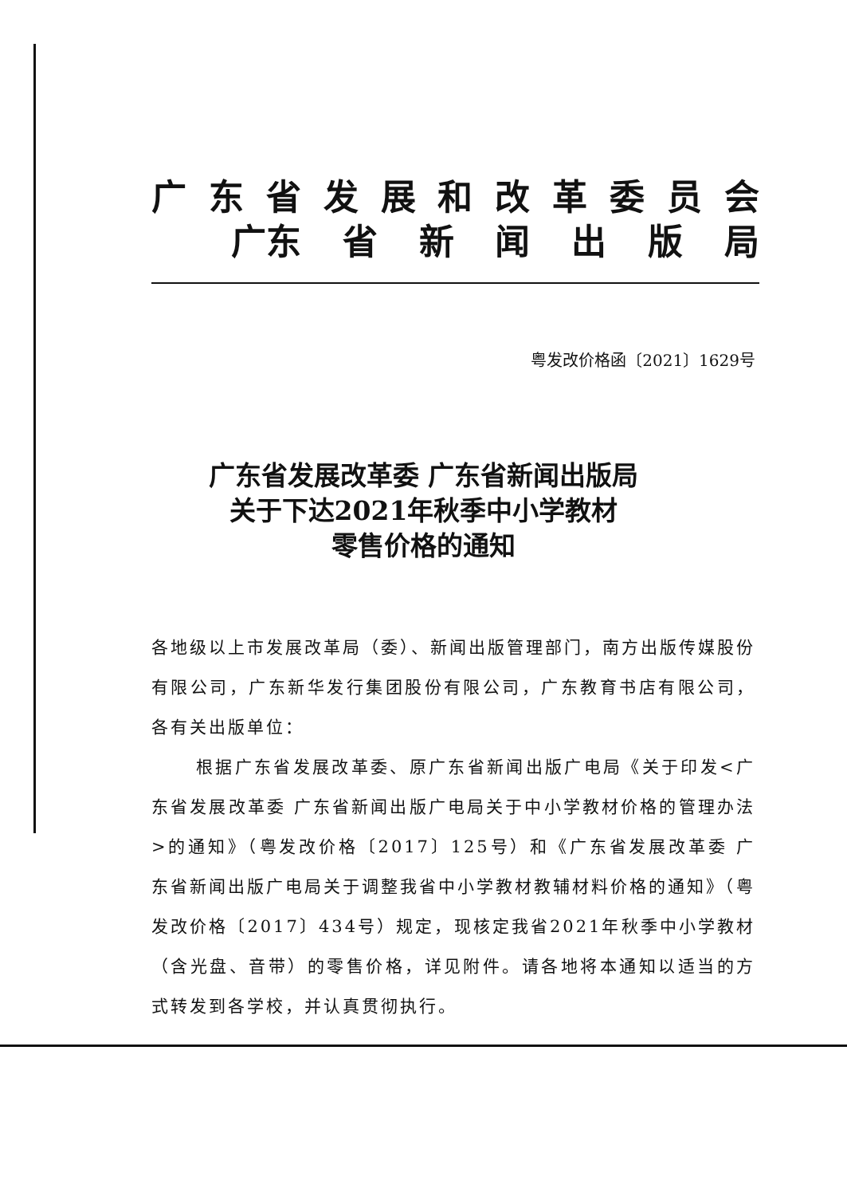广东省发展和改革委员会
广东 省新闻出版局
粤发改价格函〔2021〕1629号
广东省发展改革委 广东省新闻出版局
关于下达2021年秋季中小学教材
零售价格的通知
各地级以上市发展改革局（委）、新闻出版管理部门，南方出版传媒股份有限公司，广东新华发行集团股份有限公司，广东教育书店有限公司，各有关出版单位：
根据广东省发展改革委、原广东省新闻出版广电局《关于印发<广东省发展改革委 广东省新闻出版广电局关于中小学教材价格的管理办法>的通知》（粤发改价格〔2017〕125号）和《广东省发展改革委 广东省新闻出版广电局关于调整我省中小学教材教辅材料价格的通知》（粤发改价格〔2017〕434号）规定，现核定我省2021年秋季中小学教材（含光盘、音带）的零售价格，详见附件。请各地将本通知以适当的方式转发到各学校，并认真贯彻执行。